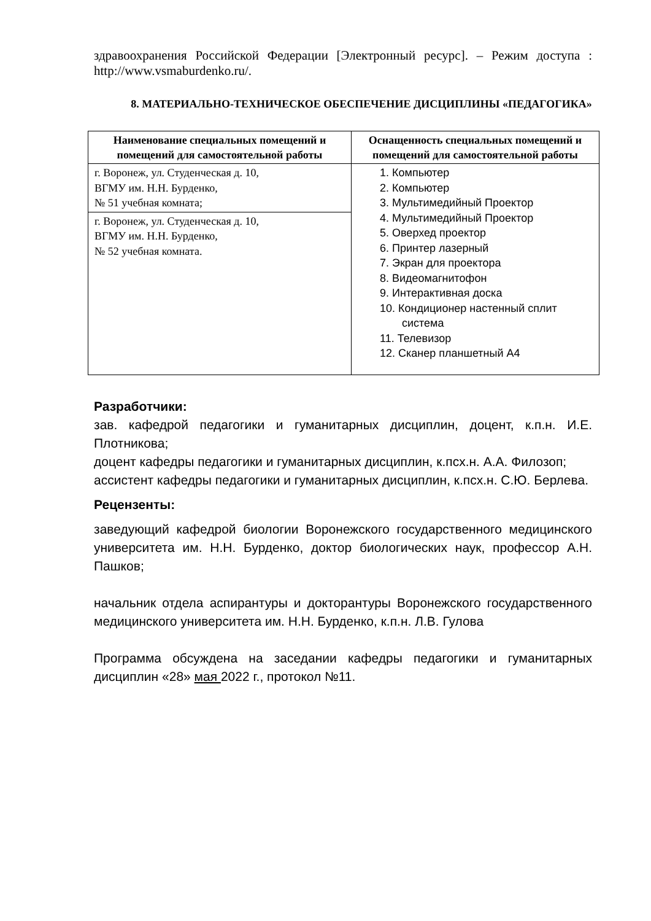здравоохранения Российской Федерации [Электронный ресурс]. – Режим доступа : http://www.vsmaburdenko.ru/.
8. МАТЕРИАЛЬНО-ТЕХНИЧЕСКОЕ ОБЕСПЕЧЕНИЕ ДИСЦИПЛИНЫ «ПЕДАГОГИКА»
| Наименование специальных помещений и помещений для самостоятельной работы | Оснащенность специальных помещений и помещений для самостоятельной работы |
| --- | --- |
| г. Воронеж, ул. Студенческая д. 10, ВГМУ им. Н.Н. Бурденко, № 51 учебная комната; | 1. Компьютер 2. Компьютер 3. Мультимедийный Проектор 4. Мультимедийный Проектор 5. Оверхед проектор 6. Принтер лазерный 7. Экран для проектора 8. Видеомагнитофон 9. Интерактивная доска 10. Кондиционер настенный сплит система 11. Телевизор 12. Сканер планшетный А4 |
| г. Воронеж, ул. Студенческая д. 10, ВГМУ им. Н.Н. Бурденко, № 52 учебная комната. | |
Разработчики:
зав. кафедрой педагогики и гуманитарных дисциплин, доцент, к.п.н. И.Е. Плотникова;
доцент кафедры педагогики и гуманитарных дисциплин, к.псх.н. А.А. Филозоп;
ассистент кафедры педагогики и гуманитарных дисциплин, к.псх.н. С.Ю. Берлева.
Рецензенты:
заведующий кафедрой биологии Воронежского государственного медицинского университета им. Н.Н. Бурденко, доктор биологических наук, профессор А.Н. Пашков;
начальник отдела аспирантуры и докторантуры Воронежского государственного медицинского университета им. Н.Н. Бурденко, к.п.н. Л.В. Гулова
Программа обсуждена на заседании кафедры педагогики и гуманитарных дисциплин «28» мая 2022 г., протокол №11.